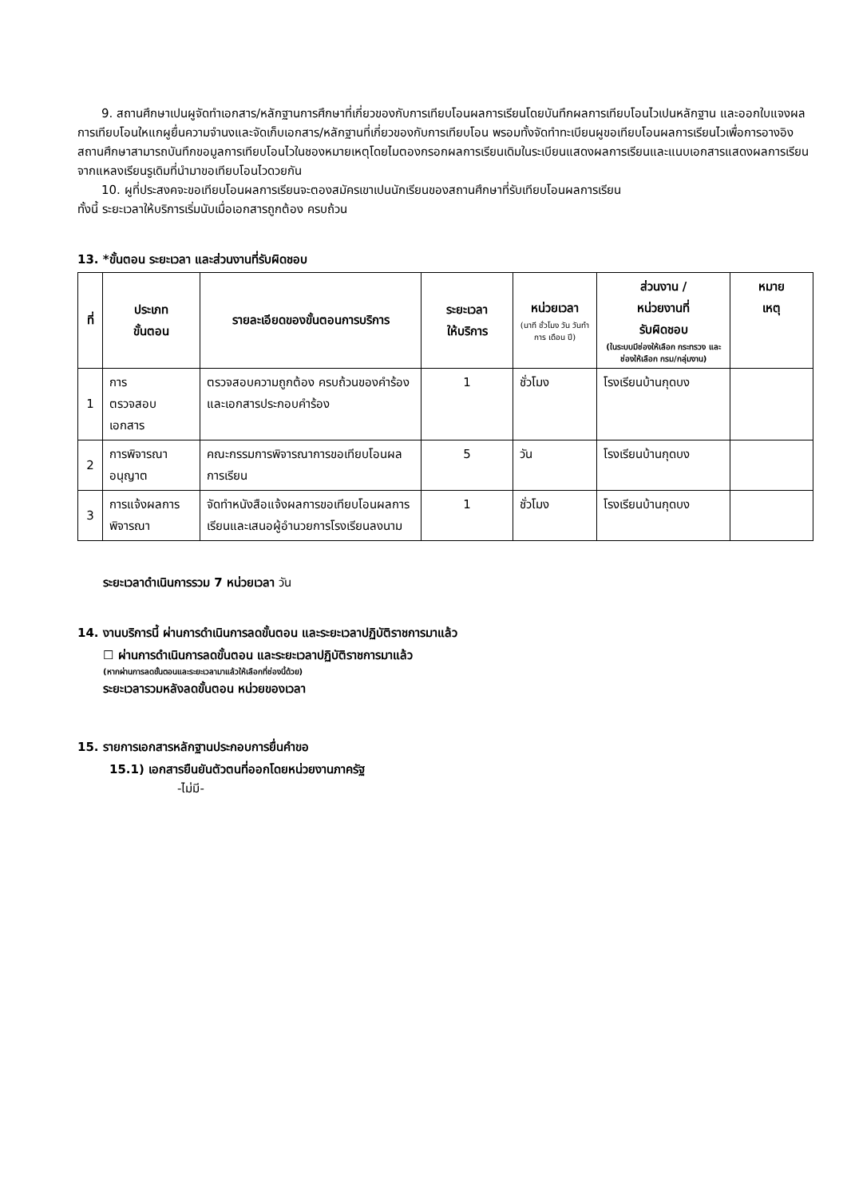9. สถานศึกษาเปนผูจัดทําเอกสาร/หลักฐานการศึกษาที่เกี่ยวของกับการเทียบโอนผลการเรียนโดยบันทึกผลการเทียบโอนไวเปนหลักฐาน และออกใบแจงผลการเทียบโอนใหแกผูยื่นความจํานงและจัดเก็บเอกสาร/หลักฐานที่เกี่ยวของกับการเทียบโอน พรอมทั้งจัดทําทะเบียนผูขอเทียบโอนผลการเรียนไวเพื่อการอางอิง สถานศึกษาสามารถบันทึกขอมูลการเทียบโอนไวในชองหมายเหตุโดยไมตองกรอกผลการเรียนเดิมในระเบียนแสดงผลการเรียนและแนบเอกสารแสดงผลการเรียนจากแหลงเรียนรูเดิมที่นํามาขอเทียบโอนไวดวยกัน
10. ผูที่ประสงคจะขอเทียบโอนผลการเรียนจะตองสมัครเขาเปนนักเรียนของสถานศึกษาที่รับเทียบโอนผลการเรียน
ทั้งนี้ ระยะเวลาให้บริการเริ่มนับเมื่อเอกสารถูกต้อง ครบถ้วน
13. *ขั้นตอน ระยะเวลา และส่วนงานที่รับผิดชอบ
| ที่ | ประเภท ขั้นตอน | รายละเอียดของขั้นตอนการบริการ | ระยะเวลา ให้บริการ | หน่วยเวลา (นาที ชั่วโมง วัน วันทําการ เดือน ปี) | ส่วนงาน / หน่วยงานที่ รับผิดชอบ (ในระบบมีช่องให้เลือก กระทรวง และช่องให้เลือก กรม/กลุ่มงาน) | หมาย เหตุ |
| --- | --- | --- | --- | --- | --- | --- |
| 1 | การ ตรวจสอบ เอกสาร | ตรวจสอบความถูกต้อง ครบถ้วนของคําร้องและเอกสารประกอบคําร้อง | 1 | ชั่วโมง | โรงเรียนบ้านกุดบง | |
| 2 | การพิจารณาอนุญาต | คณะกรรมการพิจารณาการขอเทียบโอนผลการเรียน | 5 | วัน | โรงเรียนบ้านกุดบง | |
| 3 | การแจ้งผลการพิจารณา | จัดทําหนังสือแจ้งผลการขอเทียบโอนผลการเรียนและเสนอผู้อํานวยการโรงเรียนลงนาม | 1 | ชั่วโมง | โรงเรียนบ้านกุดบง | |
ระยะเวลาดําเนินการรวม 7 หน่วยเวลา วัน
14. งานบริการนี้ ผ่านการดําเนินการลดขั้นตอน และระยะเวลาปฏิบัติราชการมาแล้ว
☐ ผ่านการดําเนินการลดขั้นตอน และระยะเวลาปฏิบัติราชการมาแล้ว
(หากผ่านการลดขั้นตอนและระยะเวลามาแล้วให้เลือกที่ช่องนี้ด้วย)
ระยะเวลารวมหลังลดขั้นตอน หน่วยของเวลา
15. รายการเอกสารหลักฐานประกอบการยื่นคําขอ
15.1) เอกสารยืนยันตัวตนที่ออกโดยหน่วยงานภาครัฐ
-ไม่มี-